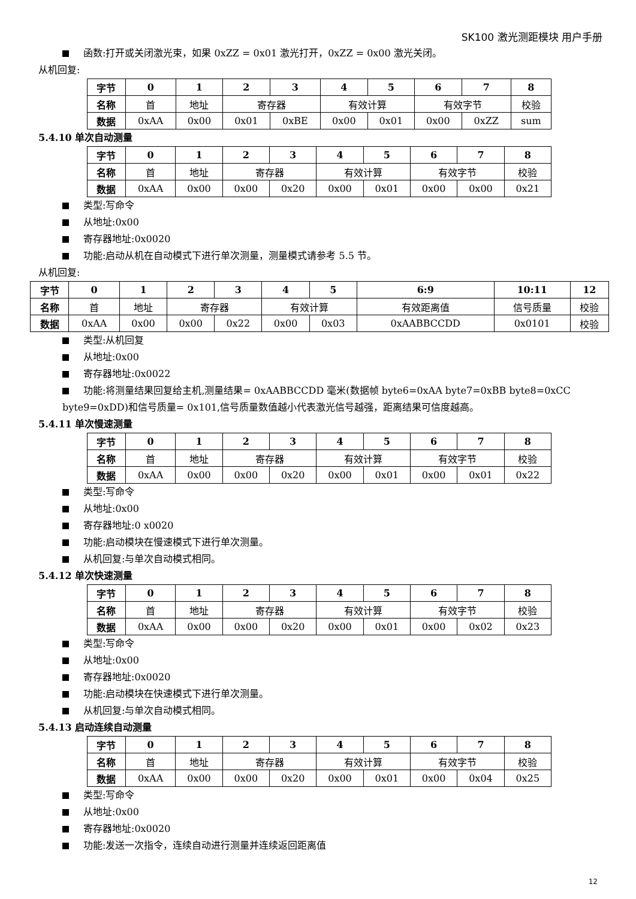SK100 激光测距模块 用户手册
函数:打开或关闭激光束，如果 0xZZ = 0x01 激光打开，0xZZ = 0x00 激光关闭。
从机回复:
| 字节 | 0 | 1 | 2 | 3 | 4 | 5 | 6 | 7 | 8 |
| --- | --- | --- | --- | --- | --- | --- | --- | --- | --- |
| 名称 | 首 | 地址 | 寄存器 | | 有效计算 | | 有效字节 | | 校验 |
| 数据 | 0xAA | 0x00 | 0x01 | 0xBE | 0x00 | 0x01 | 0x00 | 0xZZ | sum |
5.4.10 单次自动测量
| 字节 | 0 | 1 | 2 | 3 | 4 | 5 | 6 | 7 | 8 |
| --- | --- | --- | --- | --- | --- | --- | --- | --- | --- |
| 名称 | 首 | 地址 | 寄存器 | | 有效计算 | | 有效字节 | | 校验 |
| 数据 | 0xAA | 0x00 | 0x00 | 0x20 | 0x00 | 0x01 | 0x00 | 0x00 | 0x21 |
类型:写命令
从地址:0x00
寄存器地址:0x0020
功能:启动从机在自动模式下进行单次测量，测量模式请参考 5.5 节。
从机回复:
| 字节 | 0 | 1 | 2 | 3 | 4 | 5 | 6:9 | 10:11 | 12 |
| --- | --- | --- | --- | --- | --- | --- | --- | --- | --- |
| 名称 | 首 | 地址 | 寄存器 | | 有效计算 | | 有效距离值 | 信号质量 | 校验 |
| 数据 | 0xAA | 0x00 | 0x00 | 0x22 | 0x00 | 0x03 | 0xAABBCCDD | 0x0101 | 校验 |
类型:从机回复
从地址:0x00
寄存器地址:0x0022
功能:将测量结果回复给主机,测量结果= 0xAABBCCDD 毫米(数据帧 byte6=0xAA byte7=0xBB byte8=0xCC byte9=0xDD)和信号质量= 0x101,信号质量数值越小代表激光信号越强，距离结果可信度越高。
5.4.11 单次慢速测量
| 字节 | 0 | 1 | 2 | 3 | 4 | 5 | 6 | 7 | 8 |
| --- | --- | --- | --- | --- | --- | --- | --- | --- | --- |
| 名称 | 首 | 地址 | 寄存器 | | 有效计算 | | 有效字节 | | 校验 |
| 数据 | 0xAA | 0x00 | 0x00 | 0x20 | 0x00 | 0x01 | 0x00 | 0x01 | 0x22 |
类型:写命令
从地址:0x00
寄存器地址:0 x0020
功能:启动模块在慢速模式下进行单次测量。
从机回复:与单次自动模式相同。
5.4.12 单次快速测量
| 字节 | 0 | 1 | 2 | 3 | 4 | 5 | 6 | 7 | 8 |
| --- | --- | --- | --- | --- | --- | --- | --- | --- | --- |
| 名称 | 首 | 地址 | 寄存器 | | 有效计算 | | 有效字节 | | 校验 |
| 数据 | 0xAA | 0x00 | 0x00 | 0x20 | 0x00 | 0x01 | 0x00 | 0x02 | 0x23 |
类型:写命令
从地址:0x00
寄存器地址:0x0020
功能:启动模块在快速模式下进行单次测量。
从机回复:与单次自动模式相同。
5.4.13 启动连续自动测量
| 字节 | 0 | 1 | 2 | 3 | 4 | 5 | 6 | 7 | 8 |
| --- | --- | --- | --- | --- | --- | --- | --- | --- | --- |
| 名称 | 首 | 地址 | 寄存器 | | 有效计算 | | 有效字节 | | 校验 |
| 数据 | 0xAA | 0x00 | 0x00 | 0x20 | 0x00 | 0x01 | 0x00 | 0x04 | 0x25 |
类型:写命令
从地址:0x00
寄存器地址:0x0020
功能:发送一次指令，连续自动进行测量并连续返回距离值
12